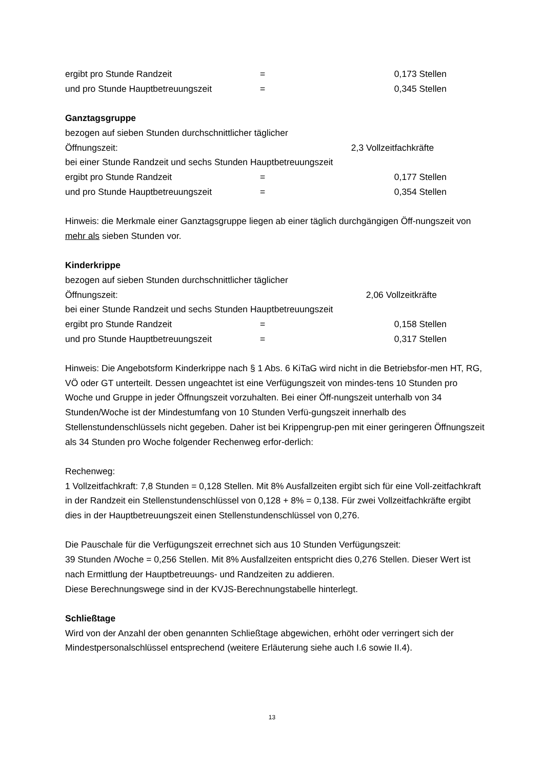ergibt pro Stunde Randzeit = 0,173 Stellen
und pro Stunde Hauptbetreuungszeit = 0,345 Stellen
Ganztagsgruppe
bezogen auf sieben Stunden durchschnittlicher täglicher
Öffnungszeit: 2,3 Vollzeitfachkräfte
bei einer Stunde Randzeit und sechs Stunden Hauptbetreuungszeit
ergibt pro Stunde Randzeit = 0,177 Stellen
und pro Stunde Hauptbetreuungszeit = 0,354 Stellen
Hinweis: die Merkmale einer Ganztagsgruppe liegen ab einer täglich durchgängigen Öff-nungszeit von mehr als sieben Stunden vor.
Kinderkrippe
bezogen auf sieben Stunden durchschnittlicher täglicher
Öffnungszeit: 2,06 Vollzeitkräfte
bei einer Stunde Randzeit und sechs Stunden Hauptbetreuungszeit
ergibt pro Stunde Randzeit = 0,158 Stellen
und pro Stunde Hauptbetreuungszeit = 0,317 Stellen
Hinweis: Die Angebotsform Kinderkrippe nach § 1 Abs. 6 KiTaG wird nicht in die Betriebsfor-men HT, RG, VÖ oder GT unterteilt. Dessen ungeachtet ist eine Verfügungszeit von mindes-tens 10 Stunden pro Woche und Gruppe in jeder Öffnungszeit vorzuhalten. Bei einer Öff-nungszeit unterhalb von 34 Stunden/Woche ist der Mindestumfang von 10 Stunden Verfü-gungszeit innerhalb des Stellenstundenschlüssels nicht gegeben. Daher ist bei Krippengrup-pen mit einer geringeren Öffnungszeit als 34 Stunden pro Woche folgender Rechenweg erfor-derlich:
Rechenweg:
1 Vollzeitfachkraft: 7,8 Stunden = 0,128 Stellen. Mit 8% Ausfallzeiten ergibt sich für eine Voll-zeitfachkraft in der Randzeit ein Stellenstundenschlüssel von 0,128 + 8% = 0,138. Für zwei Vollzeitfachkräfte ergibt dies in der Hauptbetreuungszeit einen Stellenstundenschlüssel von 0,276.
Die Pauschale für die Verfügungszeit errechnet sich aus 10 Stunden Verfügungszeit:
39 Stunden /Woche = 0,256 Stellen. Mit 8% Ausfallzeiten entspricht dies 0,276 Stellen. Dieser Wert ist nach Ermittlung der Hauptbetreuungs- und Randzeiten zu addieren.
Diese Berechnungswege sind in der KVJS-Berechnungstabelle hinterlegt.
Schließtage
Wird von der Anzahl der oben genannten Schließtage abgewichen, erhöht oder verringert sich der Mindestpersonalschlüssel entsprechend (weitere Erläuterung siehe auch I.6 sowie II.4).
13